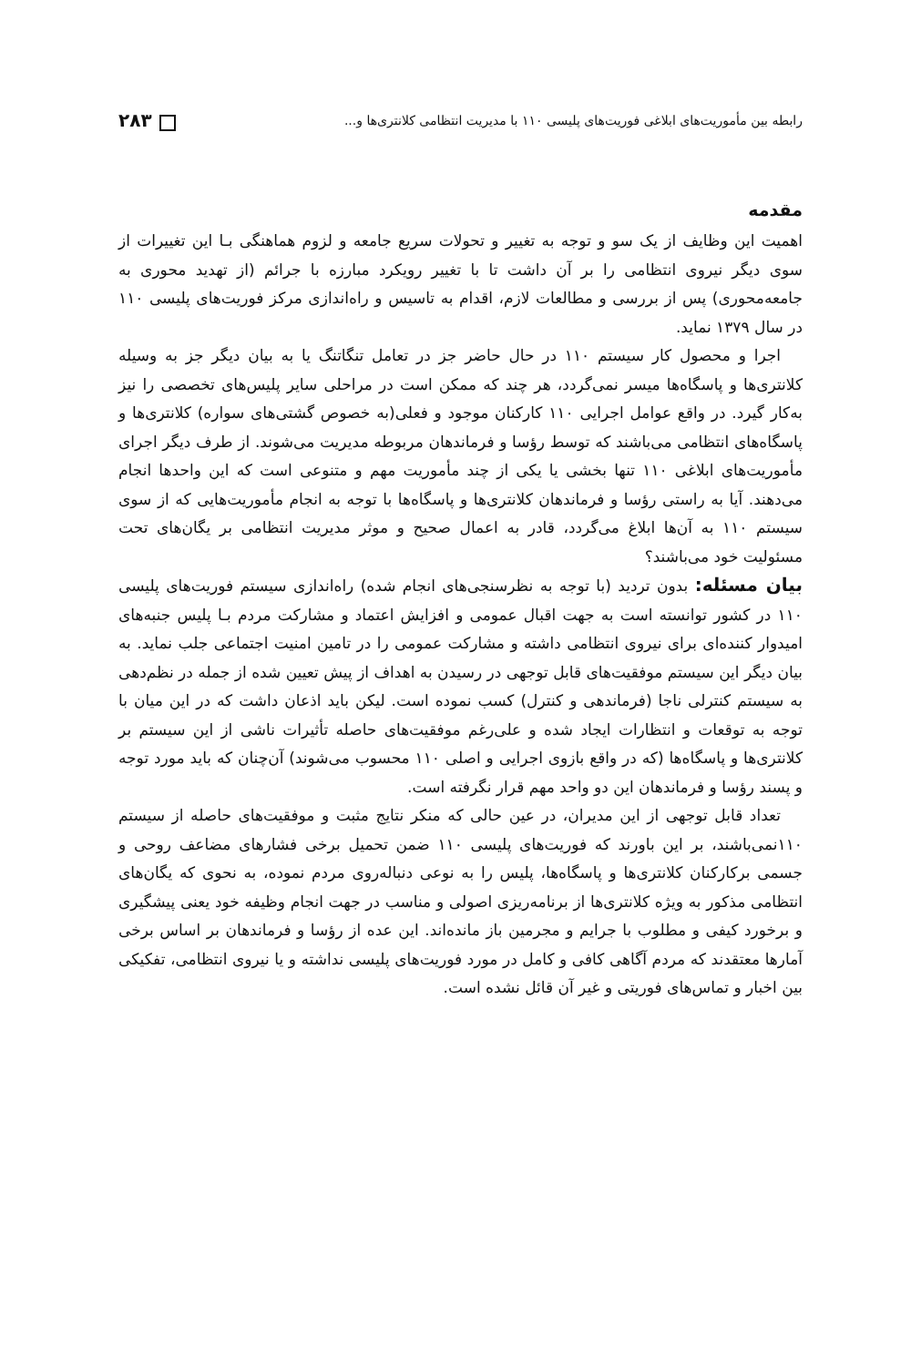رابطه بین مأموریت‌های ابلاغی فوریت‌های پلیسی ۱۱۰ با مدیریت انتظامی کلانتری‌ها و... ۲۸۳
مقدمه
اهمیت این وظایف از یک سو و توجه به تغییر و تحولات سریع جامعه و لزوم هماهنگی بـا این تغییرات از سوی دیگر نیروی انتظامی را بر آن داشت تا با تغییر رویکرد مبارزه با جرائم (از تهدید محوری به جامعه‌محوری) پس از بررسی و مطالعات لازم، اقدام به تاسیس و راه‌اندازی مرکز فوریت‌های پلیسی ۱۱۰ در سال ۱۳۷۹ نماید.
اجرا و محصول کار سیستم ۱۱۰ در حال حاضر جز در تعامل تنگاتنگ یا به بیان دیگر جز به وسیله کلانتری‌ها و پاسگاه‌ها میسر نمی‌گردد، هر چند که ممکن است در مراحلی سایر پلیس‌های تخصصی را نیز به‌کار گیرد. در واقع عوامل اجرایی ۱۱۰ کارکنان موجود و فعلی(به خصوص گشتی‌های سواره) کلانتری‌ها و پاسگاه‌های انتظامی می‌باشند که توسط رؤسا و فرماندهان مربوطه مدیریت می‌شوند. از طرف دیگر اجرای مأموریت‌های ابلاغی ۱۱۰ تنها بخشی یا یکی از چند مأموریت مهم و متنوعی است که این واحدها انجام می‌دهند. آیا به راستی رؤسا و فرماندهان کلانتری‌ها و پاسگاه‌ها با توجه به انجام مأموریت‌هایی که از سوی سیستم ۱۱۰ به آن‌ها ابلاغ می‌گردد، قادر به اعمال صحیح و موثر مدیریت انتظامی بر یگان‌های تحت مسئولیت خود می‌باشند؟
بیان مسئله: بدون تردید (با توجه به نظرسنجی‌های انجام شده) راه‌اندازی سیستم فوریت‌های پلیسی ۱۱۰ در کشور توانسته است به جهت اقبال عمومی و افزایش اعتماد و مشارکت مردم بـا پلیس جنبه‌های امیدوار کننده‌ای برای نیروی انتظامی داشته و مشارکت عمومی را در تامین امنیت اجتماعی جلب نماید. به بیان دیگر این سیستم موفقیت‌های قابل توجهی در رسیدن به اهداف از پیش تعیین شده از جمله در نظم‌دهی به سیستم کنترلی ناجا (فرماندهی و کنترل) کسب نموده است. لیکن باید اذعان داشت که در این میان با توجه به توقعات و انتظارات ایجاد شده و علی‌رغم موفقیت‌های حاصله تأثیرات ناشی از این سیستم بر کلانتری‌ها و پاسگاه‌ها (که در واقع بازوی اجرایی و اصلی ۱۱۰ محسوب می‌شوند) آن‌چنان که باید مورد توجه و پسند رؤسا و فرماندهان این دو واحد مهم قرار نگرفته است.
تعداد قابل توجهی از این مدیران، در عین حالی که منکر نتایج مثبت و موفقیت‌های حاصله از سیستم ۱۱۰نمی‌باشند، بر این باورند که فوریت‌های پلیسی ۱۱۰ ضمن تحمیل برخی فشارهای مضاعف روحی و جسمی برکارکنان کلانتری‌ها و پاسگاه‌ها، پلیس را به نوعی دنباله‌روی مردم نموده، به نحوی که یگان‌های انتظامی مذکور به ویژه کلانتری‌ها از برنامه‌ریزی اصولی و مناسب در جهت انجام وظیفه خود یعنی پیشگیری و برخورد کیفی و مطلوب با جرایم و مجرمین باز مانده‌اند. این عده از رؤسا و فرماندهان بر اساس برخی آمارها معتقدند که مردم آگاهی کافی و کامل در مورد فوریت‌های پلیسی نداشته و یا نیروی انتظامی، تفکیکی بین اخبار و تماس‌های فوریتی و غیر آن قائل نشده است.